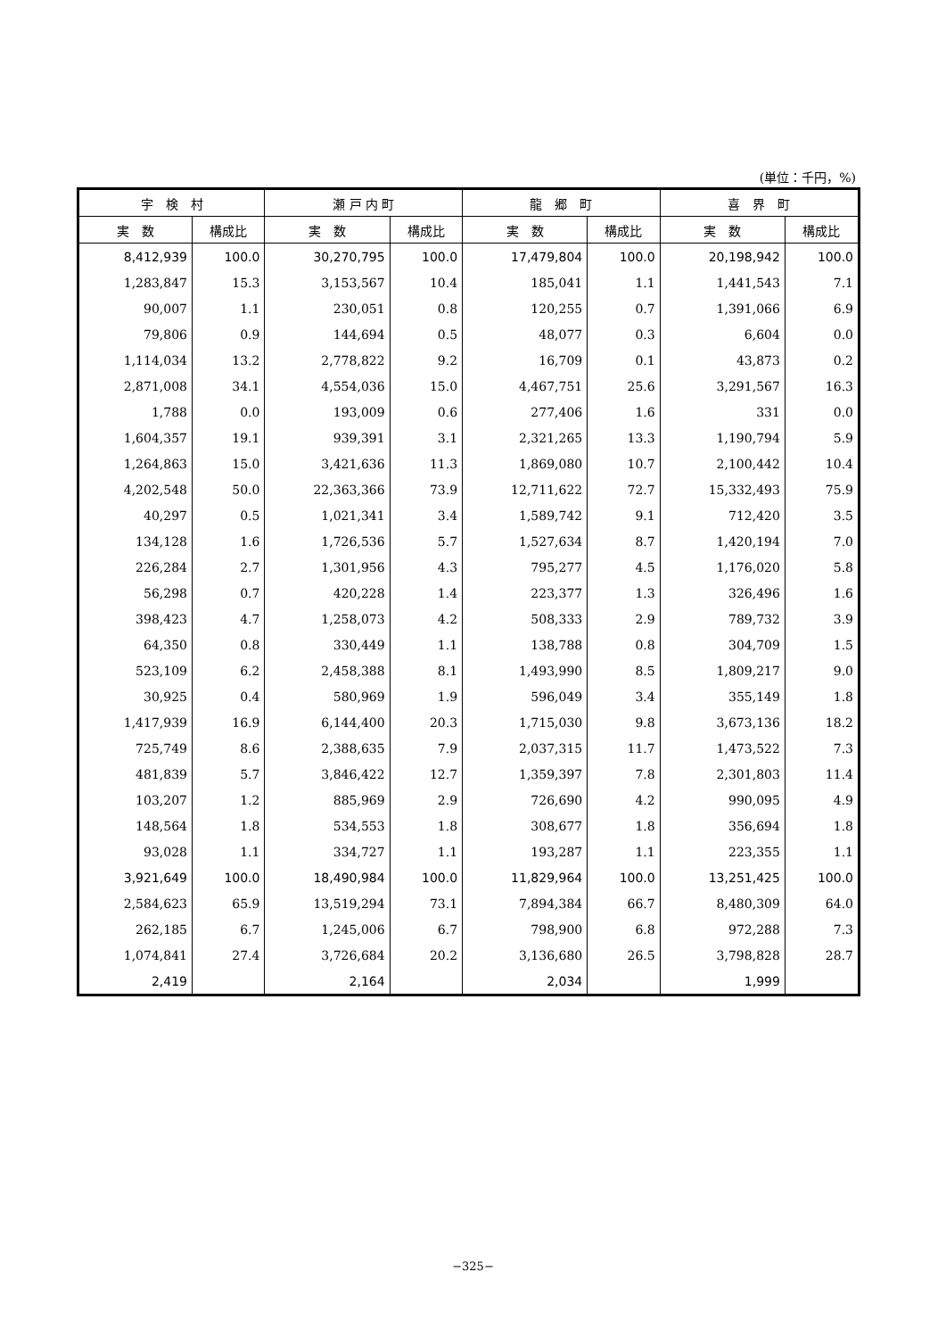(単位：千円，%)
| 宇 検 村 | | 瀬 戸 内 町 | | 龍 郷 町 | | 喜 界 町 | |
| --- | --- | --- | --- | --- | --- | --- | --- |
| 実 数 | 構成比 | 実 数 | 構成比 | 実 数 | 構成比 | 実 数 | 構成比 |
| 8,412,939 | 100.0 | 30,270,795 | 100.0 | 17,479,804 | 100.0 | 20,198,942 | 100.0 |
| 1,283,847 | 15.3 | 3,153,567 | 10.4 | 185,041 | 1.1 | 1,441,543 | 7.1 |
| 90,007 | 1.1 | 230,051 | 0.8 | 120,255 | 0.7 | 1,391,066 | 6.9 |
| 79,806 | 0.9 | 144,694 | 0.5 | 48,077 | 0.3 | 6,604 | 0.0 |
| 1,114,034 | 13.2 | 2,778,822 | 9.2 | 16,709 | 0.1 | 43,873 | 0.2 |
| 2,871,008 | 34.1 | 4,554,036 | 15.0 | 4,467,751 | 25.6 | 3,291,567 | 16.3 |
| 1,788 | 0.0 | 193,009 | 0.6 | 277,406 | 1.6 | 331 | 0.0 |
| 1,604,357 | 19.1 | 939,391 | 3.1 | 2,321,265 | 13.3 | 1,190,794 | 5.9 |
| 1,264,863 | 15.0 | 3,421,636 | 11.3 | 1,869,080 | 10.7 | 2,100,442 | 10.4 |
| 4,202,548 | 50.0 | 22,363,366 | 73.9 | 12,711,622 | 72.7 | 15,332,493 | 75.9 |
| 40,297 | 0.5 | 1,021,341 | 3.4 | 1,589,742 | 9.1 | 712,420 | 3.5 |
| 134,128 | 1.6 | 1,726,536 | 5.7 | 1,527,634 | 8.7 | 1,420,194 | 7.0 |
| 226,284 | 2.7 | 1,301,956 | 4.3 | 795,277 | 4.5 | 1,176,020 | 5.8 |
| 56,298 | 0.7 | 420,228 | 1.4 | 223,377 | 1.3 | 326,496 | 1.6 |
| 398,423 | 4.7 | 1,258,073 | 4.2 | 508,333 | 2.9 | 789,732 | 3.9 |
| 64,350 | 0.8 | 330,449 | 1.1 | 138,788 | 0.8 | 304,709 | 1.5 |
| 523,109 | 6.2 | 2,458,388 | 8.1 | 1,493,990 | 8.5 | 1,809,217 | 9.0 |
| 30,925 | 0.4 | 580,969 | 1.9 | 596,049 | 3.4 | 355,149 | 1.8 |
| 1,417,939 | 16.9 | 6,144,400 | 20.3 | 1,715,030 | 9.8 | 3,673,136 | 18.2 |
| 725,749 | 8.6 | 2,388,635 | 7.9 | 2,037,315 | 11.7 | 1,473,522 | 7.3 |
| 481,839 | 5.7 | 3,846,422 | 12.7 | 1,359,397 | 7.8 | 2,301,803 | 11.4 |
| 103,207 | 1.2 | 885,969 | 2.9 | 726,690 | 4.2 | 990,095 | 4.9 |
| 148,564 | 1.8 | 534,553 | 1.8 | 308,677 | 1.8 | 356,694 | 1.8 |
| 93,028 | 1.1 | 334,727 | 1.1 | 193,287 | 1.1 | 223,355 | 1.1 |
| 3,921,649 | 100.0 | 18,490,984 | 100.0 | 11,829,964 | 100.0 | 13,251,425 | 100.0 |
| 2,584,623 | 65.9 | 13,519,294 | 73.1 | 7,894,384 | 66.7 | 8,480,309 | 64.0 |
| 262,185 | 6.7 | 1,245,006 | 6.7 | 798,900 | 6.8 | 972,288 | 7.3 |
| 1,074,841 | 27.4 | 3,726,684 | 20.2 | 3,136,680 | 26.5 | 3,798,828 | 28.7 |
| 2,419 | | 2,164 | | 2,034 | | 1,999 | |
−325−